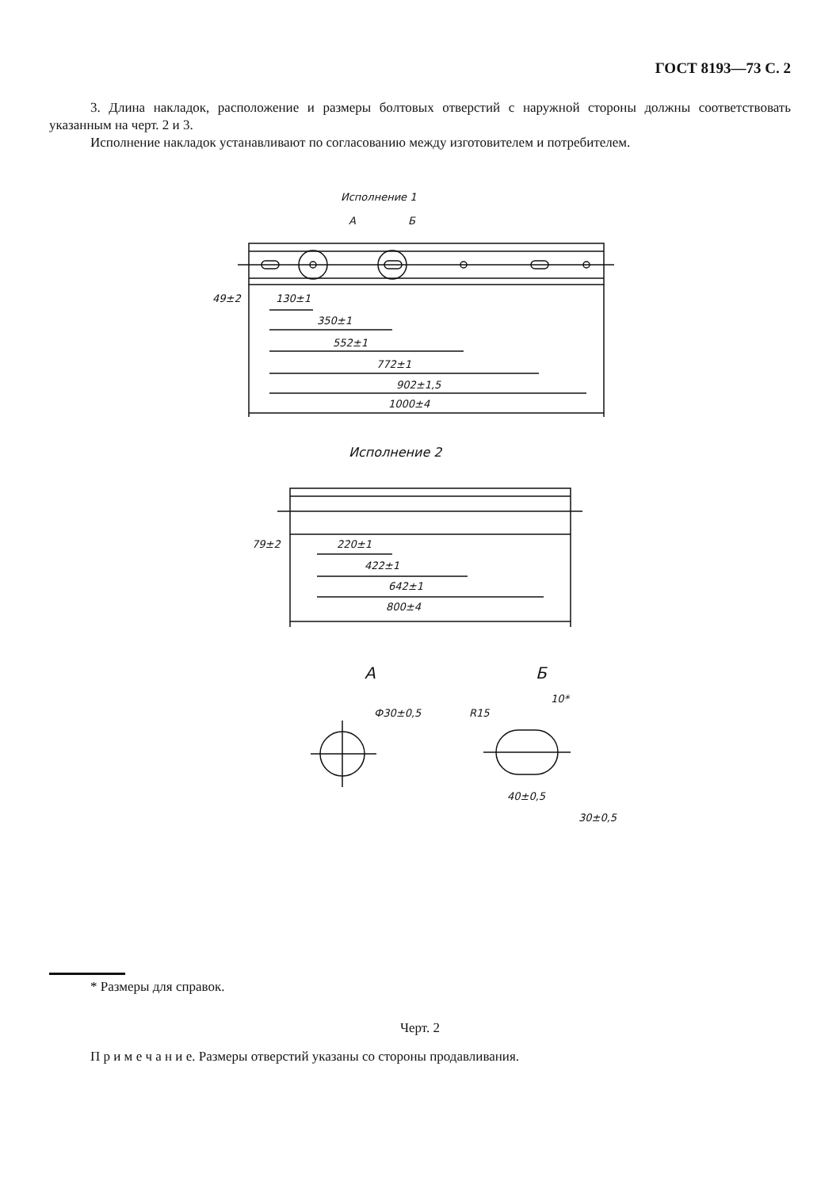ГОСТ 8193—73 С. 2
3. Длина накладок, расположение и размеры болтовых отверстий с наружной стороны должны соответствовать указанным на черт. 2 и 3.
Исполнение накладок устанавливают по согласованию между изготовителем и потребителем.
Исполнение 1
А
Б
49±2
130±1
350±1
552±1
772±1
902±1,5
1000±4
Исполнение 2
79±2
220±1
422±1
642±1
800±4
А
Б
Ф30±0,5
R15
10*
40±0,5
30±0,5
* Размеры для справок.
Черт. 2
П р и м е ч а н и е. Размеры отверстий указаны со стороны продавливания.